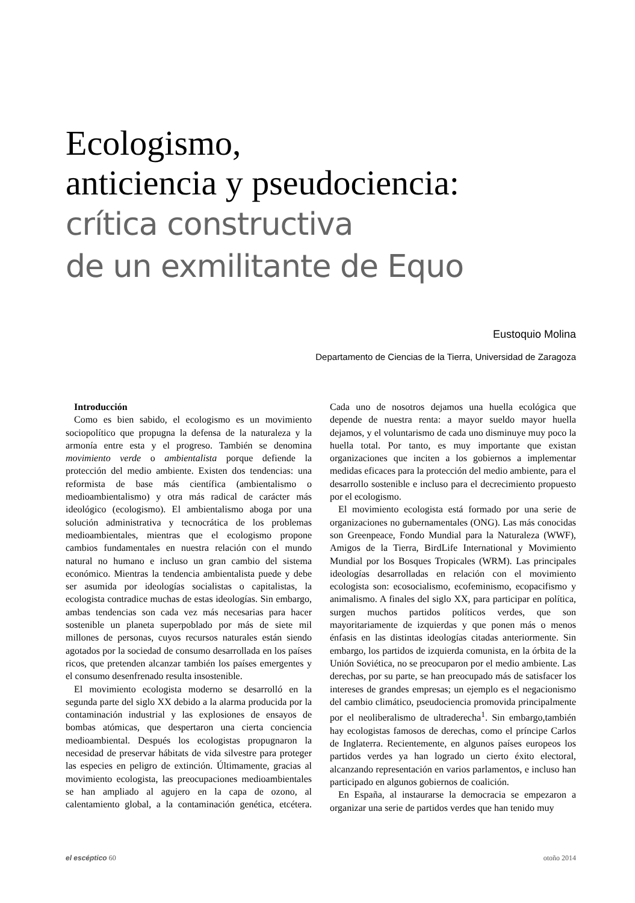Ecologismo,
anticiencia y pseudociencia:
crítica constructiva
de un exmilitante de Equo
Eustoquio Molina
Departamento de Ciencias de la Tierra, Universidad de Zaragoza
Introducción
Como es bien sabido, el ecologismo es un movimiento sociopolítico que propugna la defensa de la naturaleza y la armonía entre esta y el progreso. También se denomina movimiento verde o ambientalista porque defiende la protección del medio ambiente. Existen dos tendencias: una reformista de base más científica (ambientalismo o medioambientalismo) y otra más radical de carácter más ideológico (ecologismo). El ambientalismo aboga por una solución administrativa y tecnocrática de los problemas medioambientales, mientras que el ecologismo propone cambios fundamentales en nuestra relación con el mundo natural no humano e incluso un gran cambio del sistema económico. Mientras la tendencia ambientalista puede y debe ser asumida por ideologías socialistas o capitalistas, la ecologista contradice muchas de estas ideologías. Sin embargo, ambas tendencias son cada vez más necesarias para hacer sostenible un planeta superpoblado por más de siete mil millones de personas, cuyos recursos naturales están siendo agotados por la sociedad de consumo desarrollada en los países ricos, que pretenden alcanzar también los países emergentes y el consumo desenfrenado resulta insostenible.
El movimiento ecologista moderno se desarrolló en la segunda parte del siglo XX debido a la alarma producida por la contaminación industrial y las explosiones de ensayos de bombas atómicas, que despertaron una cierta conciencia medioambiental. Después los ecologistas propugnaron la necesidad de preservar hábitats de vida silvestre para proteger las especies en peligro de extinción. Últimamente, gracias al movimiento ecologista, las preocupaciones medioambientales se han ampliado al agujero en la capa de ozono, al calentamiento global, a la contaminación genética, etcétera. Cada uno de nosotros dejamos una huella ecológica que depende de nuestra renta: a mayor sueldo mayor huella dejamos, y el voluntarismo de cada uno disminuye muy poco la huella total. Por tanto, es muy importante que existan organizaciones que inciten a los gobiernos a implementar medidas eficaces para la protección del medio ambiente, para el desarrollo sostenible e incluso para el decrecimiento propuesto por el ecologismo.
El movimiento ecologista está formado por una serie de organizaciones no gubernamentales (ONG). Las más conocidas son Greenpeace, Fondo Mundial para la Naturaleza (WWF), Amigos de la Tierra, BirdLife International y Movimiento Mundial por los Bosques Tropicales (WRM). Las principales ideologías desarrolladas en relación con el movimiento ecologista son: ecosocialismo, ecofeminismo, ecopacifismo y animalismo. A finales del siglo XX, para participar en política, surgen muchos partidos políticos verdes, que son mayoritariamente de izquierdas y que ponen más o menos énfasis en las distintas ideologías citadas anteriormente. Sin embargo, los partidos de izquierda comunista, en la órbita de la Unión Soviética, no se preocuparon por el medio ambiente. Las derechas, por su parte, se han preocupado más de satisfacer los intereses de grandes empresas; un ejemplo es el negacionismo del cambio climático, pseudociencia promovida principalmente por el neoliberalismo de ultraderecha<sup>1</sup>. Sin embargo,también hay ecologistas famosos de derechas, como el príncipe Carlos de Inglaterra. Recientemente, en algunos países europeos los partidos verdes ya han logrado un cierto éxito electoral, alcanzando representación en varios parlamentos, e incluso han participado en algunos gobiernos de coalición.
En España, al instaurarse la democracia se empezaron a organizar una serie de partidos verdes que han tenido muy
el escéptico 60 otoño 2014